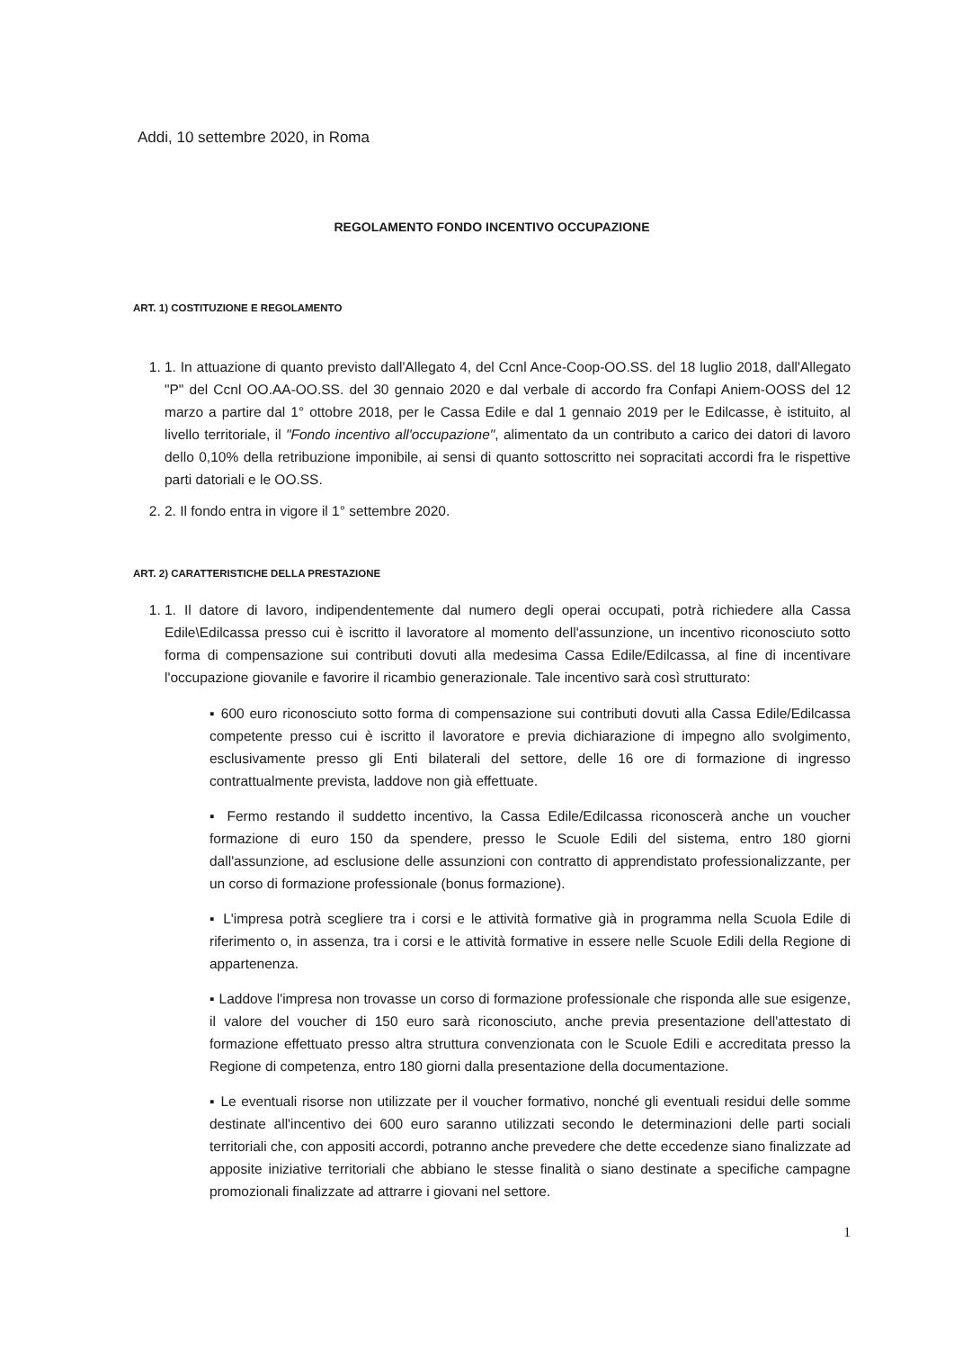Addi, 10 settembre 2020, in Roma
REGOLAMENTO FONDO INCENTIVO OCCUPAZIONE
ART. 1) COSTITUZIONE E REGOLAMENTO
1. 1. In attuazione di quanto previsto dall'Allegato 4, del Ccnl Ance-Coop-OO.SS. del 18 luglio 2018, dall'Allegato "P" del Ccnl OO.AA-OO.SS. del 30 gennaio 2020 e dal verbale di accordo fra Confapi Aniem-OOSS del 12 marzo a partire dal 1° ottobre 2018, per le Cassa Edile e dal 1 gennaio 2019 per le Edilcasse, è istituito, al livello territoriale, il "Fondo incentivo all'occupazione", alimentato da un contributo a carico dei datori di lavoro dello 0,10% della retribuzione imponibile, ai sensi di quanto sottoscritto nei sopracitati accordi fra le rispettive parti datoriali e le OO.SS.
2. 2. Il fondo entra in vigore il 1° settembre 2020.
ART. 2) CARATTERISTICHE DELLA PRESTAZIONE
1. 1. Il datore di lavoro, indipendentemente dal numero degli operai occupati, potrà richiedere alla Cassa Edile\Edilcassa presso cui è iscritto il lavoratore al momento dell'assunzione, un incentivo riconosciuto sotto forma di compensazione sui contributi dovuti alla medesima Cassa Edile/Edilcassa, al fine di incentivare l'occupazione giovanile e favorire il ricambio generazionale. Tale incentivo sarà così strutturato:
▪ 600 euro riconosciuto sotto forma di compensazione sui contributi dovuti alla Cassa Edile/Edilcassa competente presso cui è iscritto il lavoratore e previa dichiarazione di impegno allo svolgimento, esclusivamente presso gli Enti bilaterali del settore, delle 16 ore di formazione di ingresso contrattualmente prevista, laddove non già effettuate.
▪ Fermo restando il suddetto incentivo, la Cassa Edile/Edilcassa riconoscerà anche un voucher formazione di euro 150 da spendere, presso le Scuole Edili del sistema, entro 180 giorni dall'assunzione, ad esclusione delle assunzioni con contratto di apprendistato professionalizzante, per un corso di formazione professionale (bonus formazione).
▪ L'impresa potrà scegliere tra i corsi e le attività formative già in programma nella Scuola Edile di riferimento o, in assenza, tra i corsi e le attività formative in essere nelle Scuole Edili della Regione di appartenenza.
▪ Laddove l'impresa non trovasse un corso di formazione professionale che risponda alle sue esigenze, il valore del voucher di 150 euro sarà riconosciuto, anche previa presentazione dell'attestato di formazione effettuato presso altra struttura convenzionata con le Scuole Edili e accreditata presso la Regione di competenza, entro 180 giorni dalla presentazione della documentazione.
▪ Le eventuali risorse non utilizzate per il voucher formativo, nonché gli eventuali residui delle somme destinate all'incentivo dei 600 euro saranno utilizzati secondo le determinazioni delle parti sociali territoriali che, con appositi accordi, potranno anche prevedere che dette eccedenze siano finalizzate ad apposite iniziative territoriali che abbiano le stesse finalità o siano destinate a specifiche campagne promozionali finalizzate ad attrarre i giovani nel settore.
1